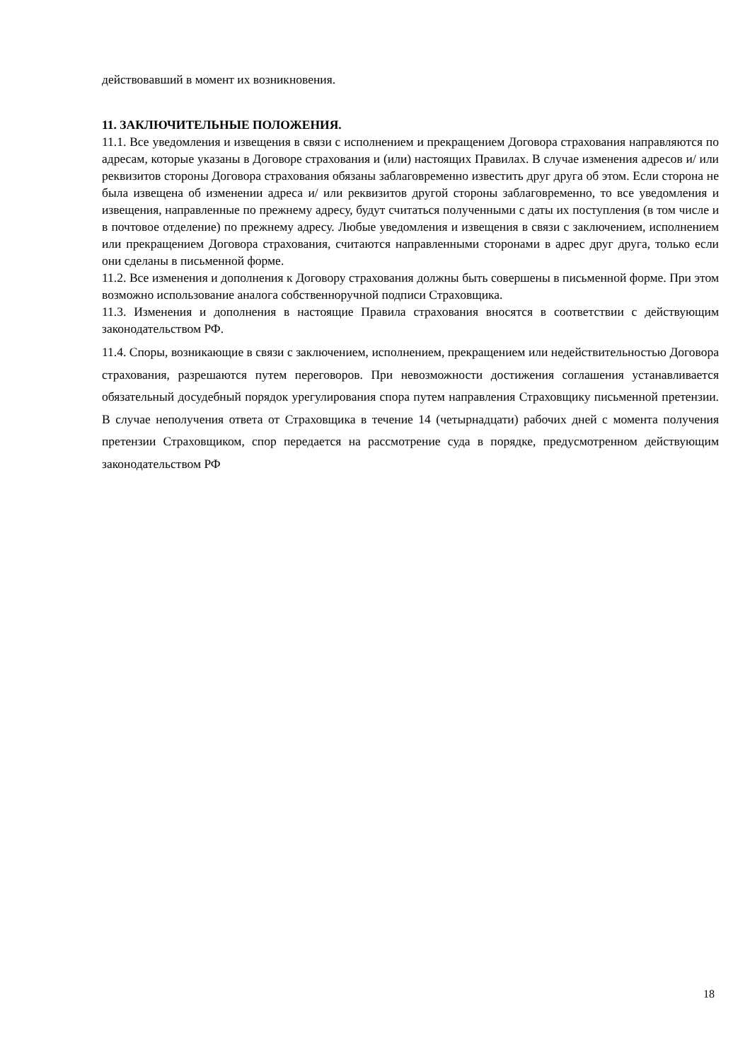действовавший в момент их возникновения.
11. ЗАКЛЮЧИТЕЛЬНЫЕ ПОЛОЖЕНИЯ.
11.1. Все уведомления и извещения в связи с исполнением и прекращением Договора страхования направляются по адресам, которые указаны в Договоре страхования и (или) настоящих Правилах. В случае изменения адресов и/ или реквизитов стороны Договора страхования обязаны заблаговременно известить друг друга об этом. Если сторона не была извещена об изменении адреса и/ или реквизитов другой стороны заблаговременно, то все уведомления и извещения, направленные по прежнему адресу, будут считаться полученными с даты их поступления (в том числе и в почтовое отделение) по прежнему адресу. Любые уведомления и извещения в связи с заключением, исполнением или прекращением Договора страхования, считаются направленными сторонами в адрес друг друга, только если они сделаны в письменной форме.
11.2. Все изменения и дополнения к Договору страхования должны быть совершены в письменной форме. При этом возможно использование аналога собственноручной подписи Страховщика.
11.3. Изменения и дополнения в настоящие Правила страхования вносятся в соответствии с действующим законодательством РФ.
11.4. Споры, возникающие в связи с заключением, исполнением, прекращением или недействительностью Договора страхования, разрешаются путем переговоров. При невозможности достижения соглашения устанавливается обязательный досудебный порядок урегулирования спора путем направления Страховщику письменной претензии. В случае неполучения ответа от Страховщика в течение 14 (четырнадцати) рабочих дней с момента получения претензии Страховщиком, спор передается на рассмотрение суда в порядке, предусмотренном действующим законодательством РФ
18